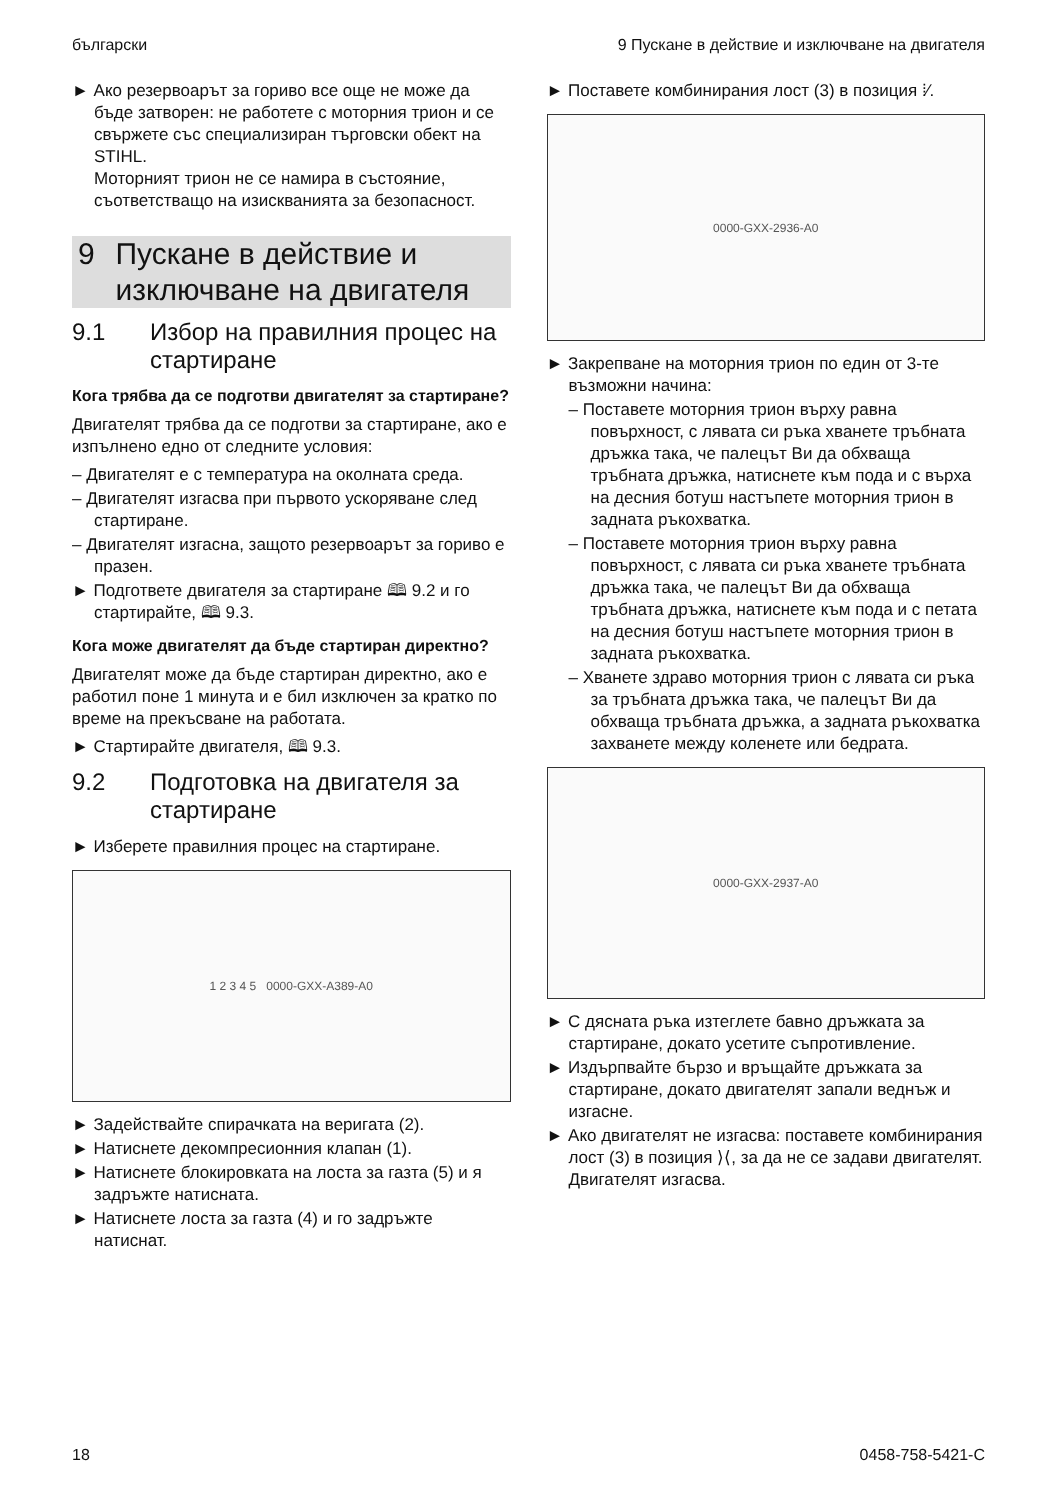български 9 Пускане в действие и изключване на двигателя
► Ако резервоарът за гориво все още не може да бъде затворен: не работете с моторния трион и се свържете със специализиран търговски обект на STIHL.
Моторният трион не се намира в състояние, съответстващо на изискванията за безопасност.
9 Пускане в действие и изключване на двигателя
9.1 Избор на правилния процес на стартиране
Кога трябва да се подготви двигателят за стартиране?
Двигателят трябва да се подготви за стартиране, ако е изпълнено едно от следните условия:
– Двигателят е с температура на околната среда.
– Двигателят изгасва при първото ускоряване след стартиране.
– Двигателят изгасна, защото резервоарът за гориво е празен.
► Подгответе двигателя за стартиране 🕮 9.2 и го стартирайте, 🕮 9.3.
Кога може двигателят да бъде стартиран директно?
Двигателят може да бъде стартиран директно, ако е работил поне 1 минута и е бил изключен за кратко по време на прекъсване на работата.
► Стартирайте двигателя, 🕮 9.3.
9.2 Подготовка на двигателя за стартиране
► Изберете правилния процес на стартиране.
1 2 3 4 5 0000-GXX-A389-A0
► Задействайте спирачката на веригата (2).
► Натиснете декомпресионния клапан (1).
► Натиснете блокировката на лоста за газта (5) и я задръжте натисната.
► Натиснете лоста за газта (4) и го задръжте натиснат.
► Поставете комбинирания лост (3) в позиция ⁞⁄.
0000-GXX-2936-A0
► Закрепване на моторния трион по един от 3-те възможни начина:
– Поставете моторния трион върху равна повърхност, с лявата си ръка хванете тръбната дръжка така, че палецът Ви да обхваща тръбната дръжка, натиснете към пода и с върха на десния ботуш настъпете моторния трион в задната ръкохватка.
– Поставете моторния трион върху равна повърхност, с лявата си ръка хванете тръбната дръжка така, че палецът Ви да обхваща тръбната дръжка, натиснете към пода и с петата на десния ботуш настъпете моторния трион в задната ръкохватка.
– Хванете здраво моторния трион с лявата си ръка за тръбната дръжка така, че палецът Ви да обхваща тръбната дръжка, а задната ръкохватка захванете между коленете или бедрата.
0000-GXX-2937-A0
► С дясната ръка изтеглете бавно дръжката за стартиране, докато усетите съпротивление.
► Издърпвайте бързо и връщайте дръжката за стартиране, докато двигателят запали веднъж и изгасне.
► Ако двигателят не изгасва: поставете комбинирания лост (3) в позиция ⟩⟨, за да не се задави двигателят.
Двигателят изгасва.
18 0458-758-5421-C